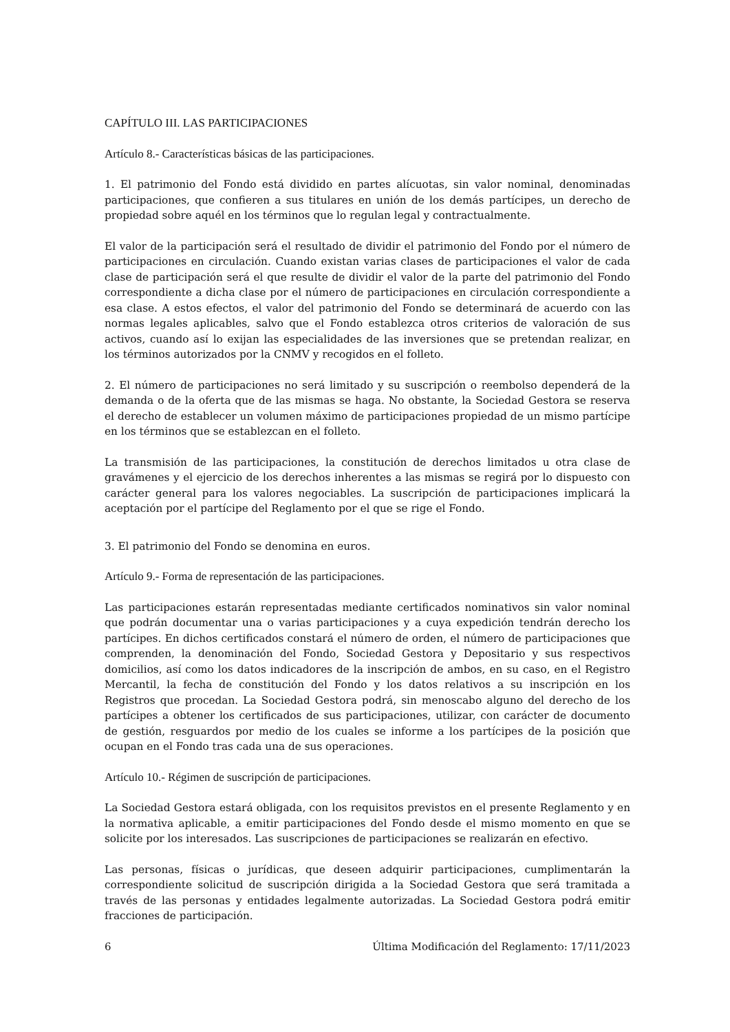CAPÍTULO III. LAS PARTICIPACIONES
Artículo 8.- Características básicas de las participaciones.
1. El patrimonio del Fondo está dividido en partes alícuotas, sin valor nominal, denominadas participaciones, que confieren a sus titulares en unión de los demás partícipes, un derecho de propiedad sobre aquél en los términos que lo regulan legal y contractualmente.
El valor de la participación será el resultado de dividir el patrimonio del Fondo por el número de participaciones en circulación. Cuando existan varias clases de participaciones el valor de cada clase de participación será el que resulte de dividir el valor de la parte del patrimonio del Fondo correspondiente a dicha clase por el número de participaciones en circulación correspondiente a esa clase. A estos efectos, el valor del patrimonio del Fondo se determinará de acuerdo con las normas legales aplicables, salvo que el Fondo establezca otros criterios de valoración de sus activos, cuando así lo exijan las especialidades de las inversiones que se pretendan realizar, en los términos autorizados por la CNMV y recogidos en el folleto.
2. El número de participaciones no será limitado y su suscripción o reembolso dependerá de la demanda o de la oferta que de las mismas se haga. No obstante, la Sociedad Gestora se reserva el derecho de establecer un volumen máximo de participaciones propiedad de un mismo partícipe en los términos que se establezcan en el folleto.
La transmisión de las participaciones, la constitución de derechos limitados u otra clase de gravámenes y el ejercicio de los derechos inherentes a las mismas se regirá por lo dispuesto con carácter general para los valores negociables. La suscripción de participaciones implicará la aceptación por el partícipe del Reglamento por el que se rige el Fondo.
3. El patrimonio del Fondo se denomina en euros.
Artículo 9.- Forma de representación de las participaciones.
Las participaciones estarán representadas mediante certificados nominativos sin valor nominal que podrán documentar una o varias participaciones y a cuya expedición tendrán derecho los partícipes. En dichos certificados constará el número de orden, el número de participaciones que comprenden, la denominación del Fondo, Sociedad Gestora y Depositario y sus respectivos domicilios, así como los datos indicadores de la inscripción de ambos, en su caso, en el Registro Mercantil, la fecha de constitución del Fondo y los datos relativos a su inscripción en los Registros que procedan. La Sociedad Gestora podrá, sin menoscabo alguno del derecho de los partícipes a obtener los certificados de sus participaciones, utilizar, con carácter de documento de gestión, resguardos por medio de los cuales se informe a los partícipes de la posición que ocupan en el Fondo tras cada una de sus operaciones.
Artículo 10.- Régimen de suscripción de participaciones.
La Sociedad Gestora estará obligada, con los requisitos previstos en el presente Reglamento y en la normativa aplicable, a emitir participaciones del Fondo desde el mismo momento en que se solicite por los interesados. Las suscripciones de participaciones se realizarán en efectivo.
Las personas, físicas o jurídicas, que deseen adquirir participaciones, cumplimentarán la correspondiente solicitud de suscripción dirigida a la Sociedad Gestora que será tramitada a través de las personas y entidades legalmente autorizadas. La Sociedad Gestora podrá emitir fracciones de participación.
6 Última Modificación del Reglamento: 17/11/2023